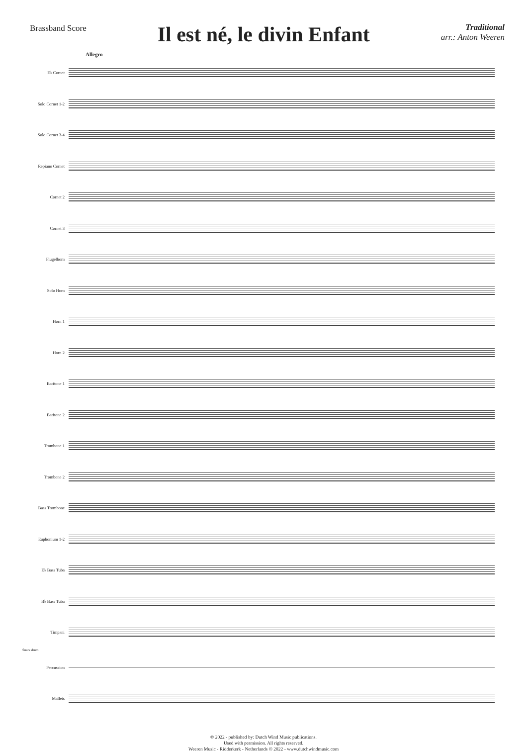Brassband Score
Il est né, le divin Enfant
Traditional
arr.: Anton Weeren
Allegro
E♭ Cornet
Solo Cornet 1-2
Solo Cornet 3-4
Repiano Cornet
Cornet 2
Cornet 3
Flugelhorn
Solo Horn
Horn 1
Horn 2
Baritone 1
Baritone 2
Trombone 1
Trombone 2
Bass Trombone
Euphonium 1-2
E♭ Bass Tuba
B♭ Bass Tuba
Timpani
Snare drum
Percussion
Mallets
© 2022 - published by: Dutch Wind Music publications.
Used with permission. All rights reserved.
Weeren Music - Ridderkerk - Netherlands © 2022 - www.dutchwindmusic.com